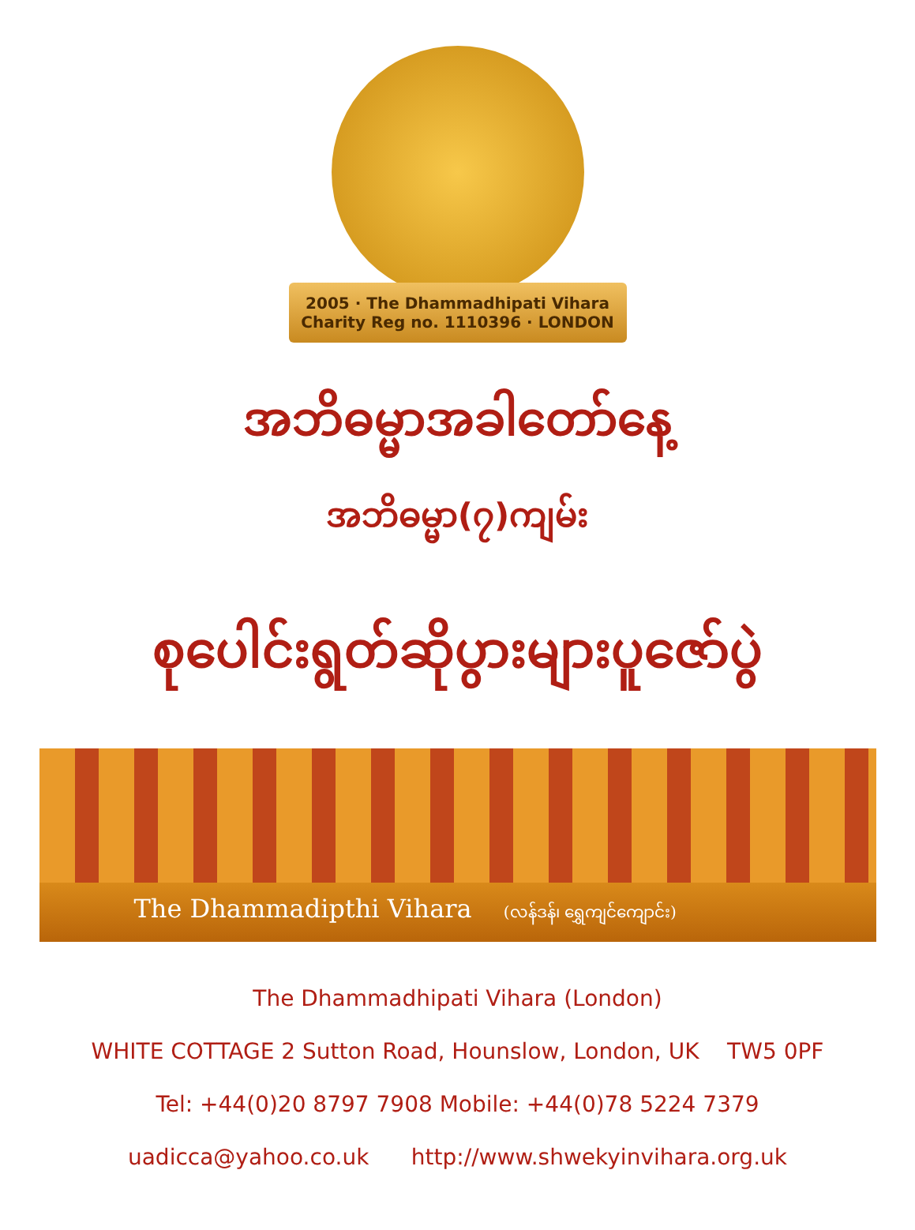2005 · The Dhammadhipati Vihara
Charity Reg no. 1110396 · LONDON
အဘိဓမ္မာအခါတော်နေ့
အဘိဓမ္မာ(၇)ကျမ်း
စုပေါင်းရွတ်ဆိုပွားများပူဇော်ပွဲ
The Dhammadipthi Vihara (လန်ဒန်၊ ရွှေကျင်ကျောင်း)
The Dhammadhipati Vihara (London)
WHITE COTTAGE 2 Sutton Road, Hounslow, London, UK TW5 0PF
Tel: +44(0)20 8797 7908 Mobile: +44(0)78 5224 7379
uadicca@yahoo.co.uk http://www.shwekyinvihara.org.uk